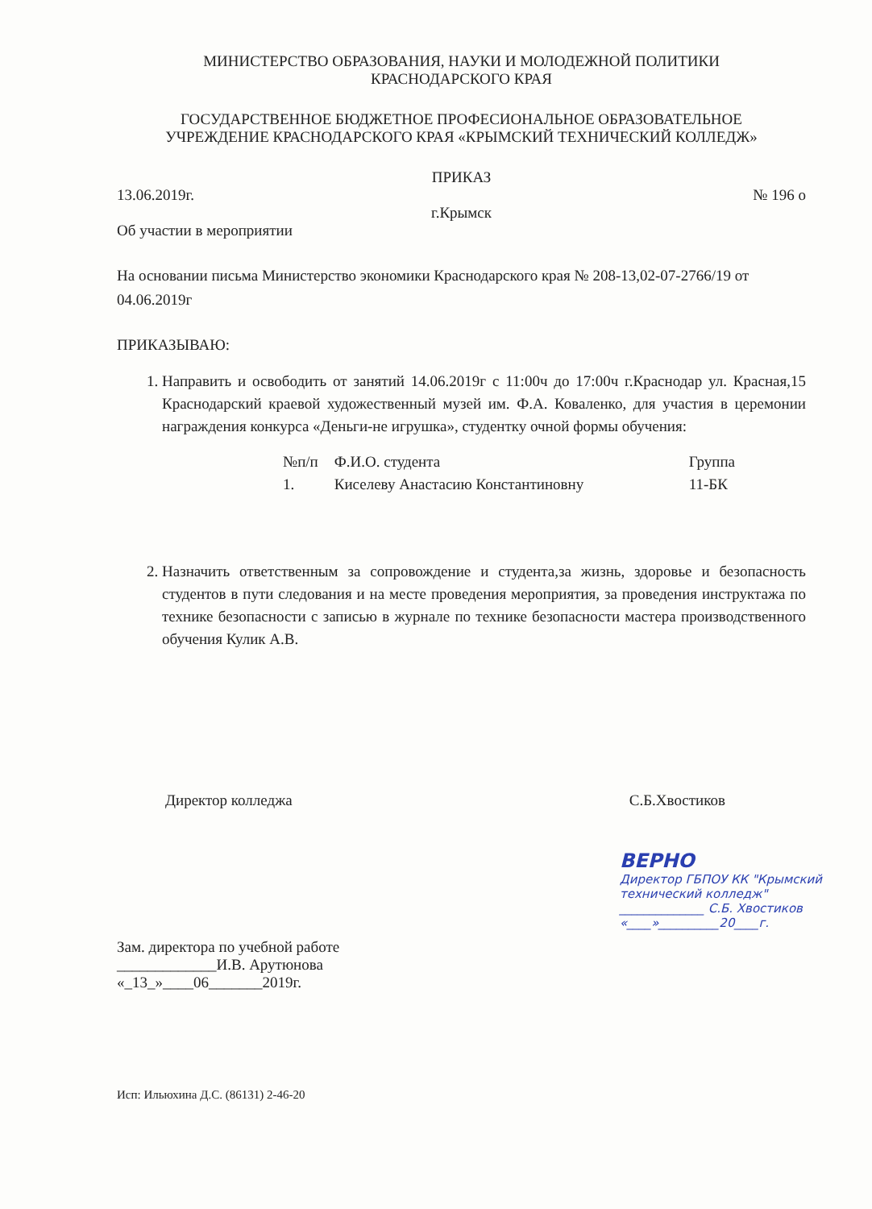МИНИСТЕРСТВО ОБРАЗОВАНИЯ, НАУКИ И МОЛОДЕЖНОЙ ПОЛИТИКИ
КРАСНОДАРСКОГО КРАЯ
ГОСУДАРСТВЕННОЕ БЮДЖЕТНОЕ ПРОФЕСИОНАЛЬНОЕ ОБРАЗОВАТЕЛЬНОЕ
УЧРЕЖДЕНИЕ КРАСНОДАРСКОГО КРАЯ «КРЫМСКИЙ ТЕХНИЧЕСКИЙ КОЛЛЕДЖ»
ПРИКАЗ
13.06.2019г. № 196 о
г.Крымск
Об участии в мероприятии
На основании письма Министерство экономики Краснодарского края № 208-13,02-07-2766/19 от 04.06.2019г
ПРИКАЗЫВАЮ:
1. Направить и освободить от занятий 14.06.2019г с 11:00ч до 17:00ч г.Краснодар ул. Красная,15 Краснодарский краевой художественный музей им. Ф.А. Коваленко, для участия в церемонии награждения конкурса «Деньги-не игрушка», студентку очной формы обучения:
| №п/п | Ф.И.О. студента | Группа |
| --- | --- | --- |
| 1. | Киселеву Анастасию Константиновну | 11-БК |
2. Назначить ответственным за сопровождение и студента,за жизнь, здоровье и безопасность студентов в пути следования и на месте проведения мероприятия, за проведения инструктажа по технике безопасности с записью в журнале по технике безопасности мастера производственного обучения Кулик А.В.
Директор колледжа С.Б.Хвостиков
Зам. директора по учебной работе
_____________И.В. Арутюнова
«_13_»____06_______2019г.
ВЕРНО
Директор ГБПОУ КК "Крымский
технический колледж"
______________ С.Б. Хвостиков
«____»__________20____г.
Исп: Ильюхина Д.С. (86131) 2-46-20